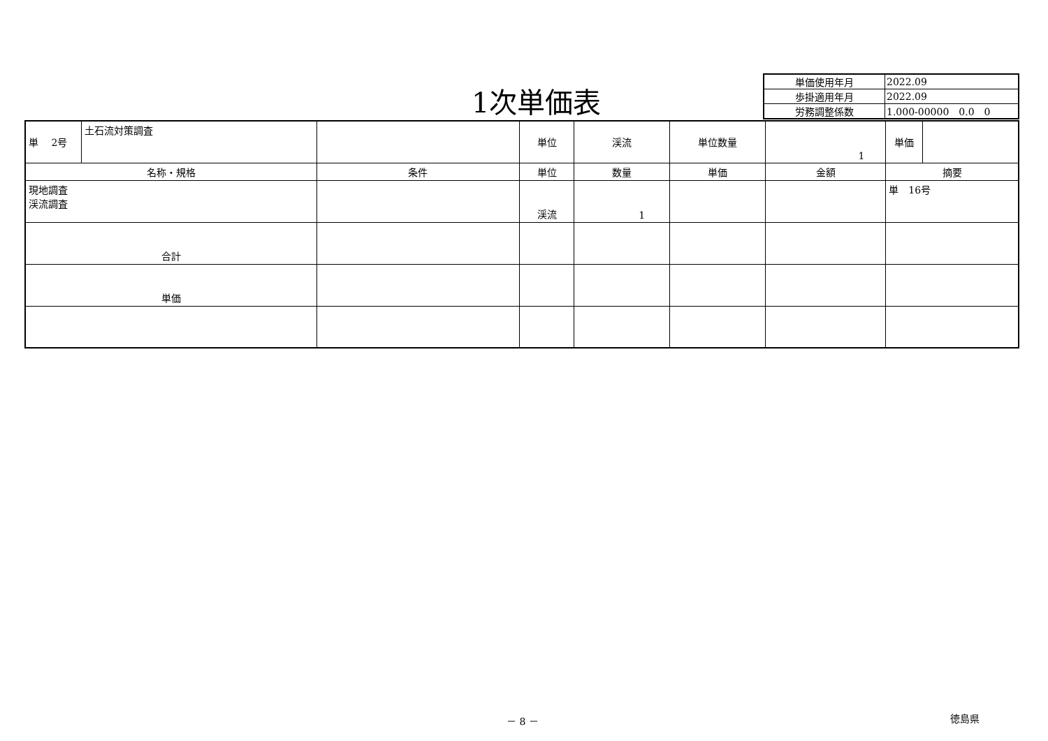1次単価表
| 単価使用年月 | 2022.09 |
| 歩掛適用年月 | 2022.09 |
| 労務調整係数 | 1.000-00000 0.0 0 |
| 単 2号 | 土石流対策調査 | | 単位 | 渓流 | 単位数量 | 1 | 単価 | |
| 名称・規格 | | 条件 | 単位 | 数量 | 単価 | 金額 | 摘要 | |
| 現地調査 渓流調査 | | | 渓流 | 1 | | | 単 16号 | |
| 合計 | | | | | | | | |
| 単価 | | | | | | | | |
－ 8 － 徳島県